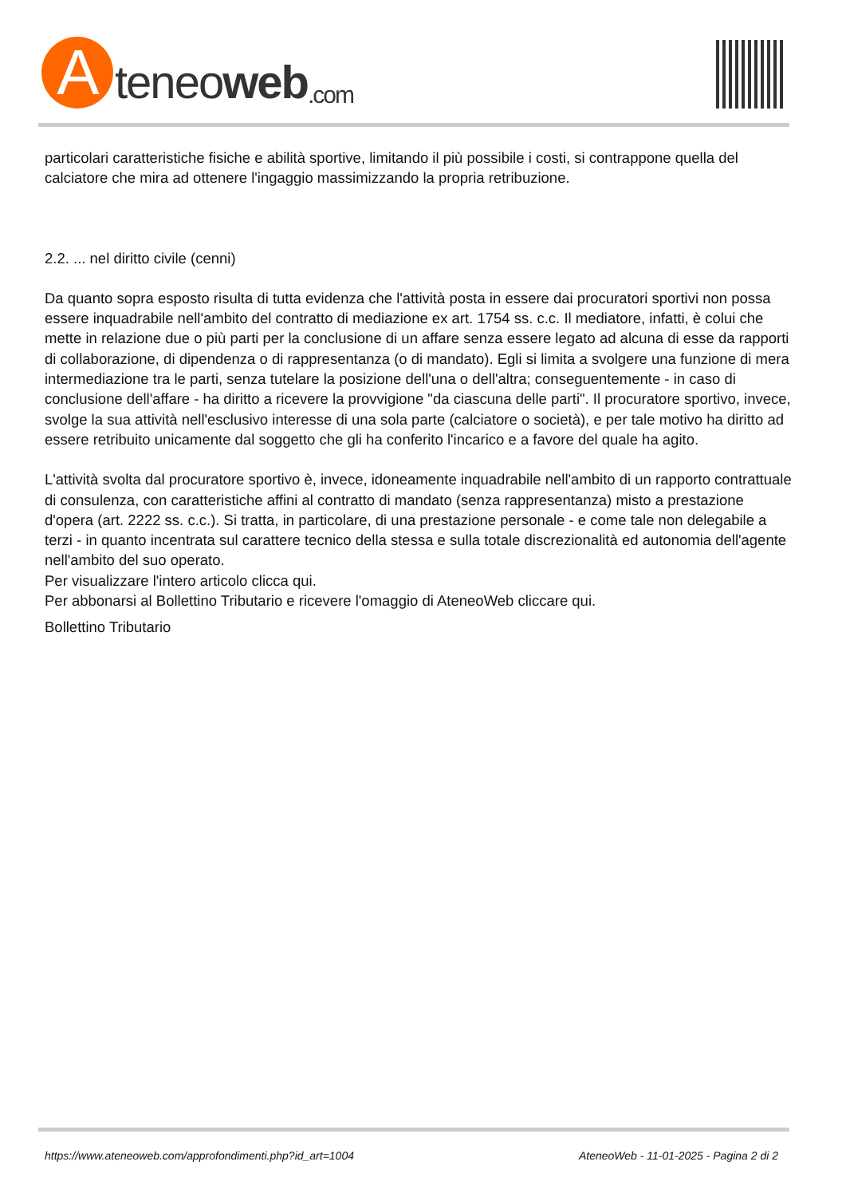A
teneo web.com
particolari caratteristiche fisiche e abilità sportive, limitando il più possibile i costi, si contrappone quella del calciatore che mira ad ottenere l'ingaggio massimizzando la propria retribuzione.
2.2. ... nel diritto civile (cenni)
Da quanto sopra esposto risulta di tutta evidenza che l'attività posta in essere dai procuratori sportivi non possa essere inquadrabile nell'ambito del contratto di mediazione ex art. 1754 ss. c.c. Il mediatore, infatti, è colui che mette in relazione due o più parti per la conclusione di un affare senza essere legato ad alcuna di esse da rapporti di collaborazione, di dipendenza o di rappresentanza (o di mandato). Egli si limita a svolgere una funzione di mera intermediazione tra le parti, senza tutelare la posizione dell'una o dell'altra; conseguentemente - in caso di conclusione dell'affare - ha diritto a ricevere la provvigione "da ciascuna delle parti". Il procuratore sportivo, invece, svolge la sua attività nell'esclusivo interesse di una sola parte (calciatore o società), e per tale motivo ha diritto ad essere retribuito unicamente dal soggetto che gli ha conferito l'incarico e a favore del quale ha agito.
L'attività svolta dal procuratore sportivo è, invece, idoneamente inquadrabile nell'ambito di un rapporto contrattuale di consulenza, con caratteristiche affini al contratto di mandato (senza rappresentanza) misto a prestazione d'opera (art. 2222 ss. c.c.). Si tratta, in particolare, di una prestazione personale - e come tale non delegabile a terzi - in quanto incentrata sul carattere tecnico della stessa e sulla totale discrezionalità ed autonomia dell'agente nell'ambito del suo operato.
Per visualizzare l'intero articolo clicca qui.
Per abbonarsi al Bollettino Tributario e ricevere l'omaggio di AteneoWeb cliccare qui.
Bollettino Tributario
https://www.ateneoweb.com/approfondimenti.php?id_art=1004 AteneoWeb - 11-01-2025 - Pagina 2 di 2